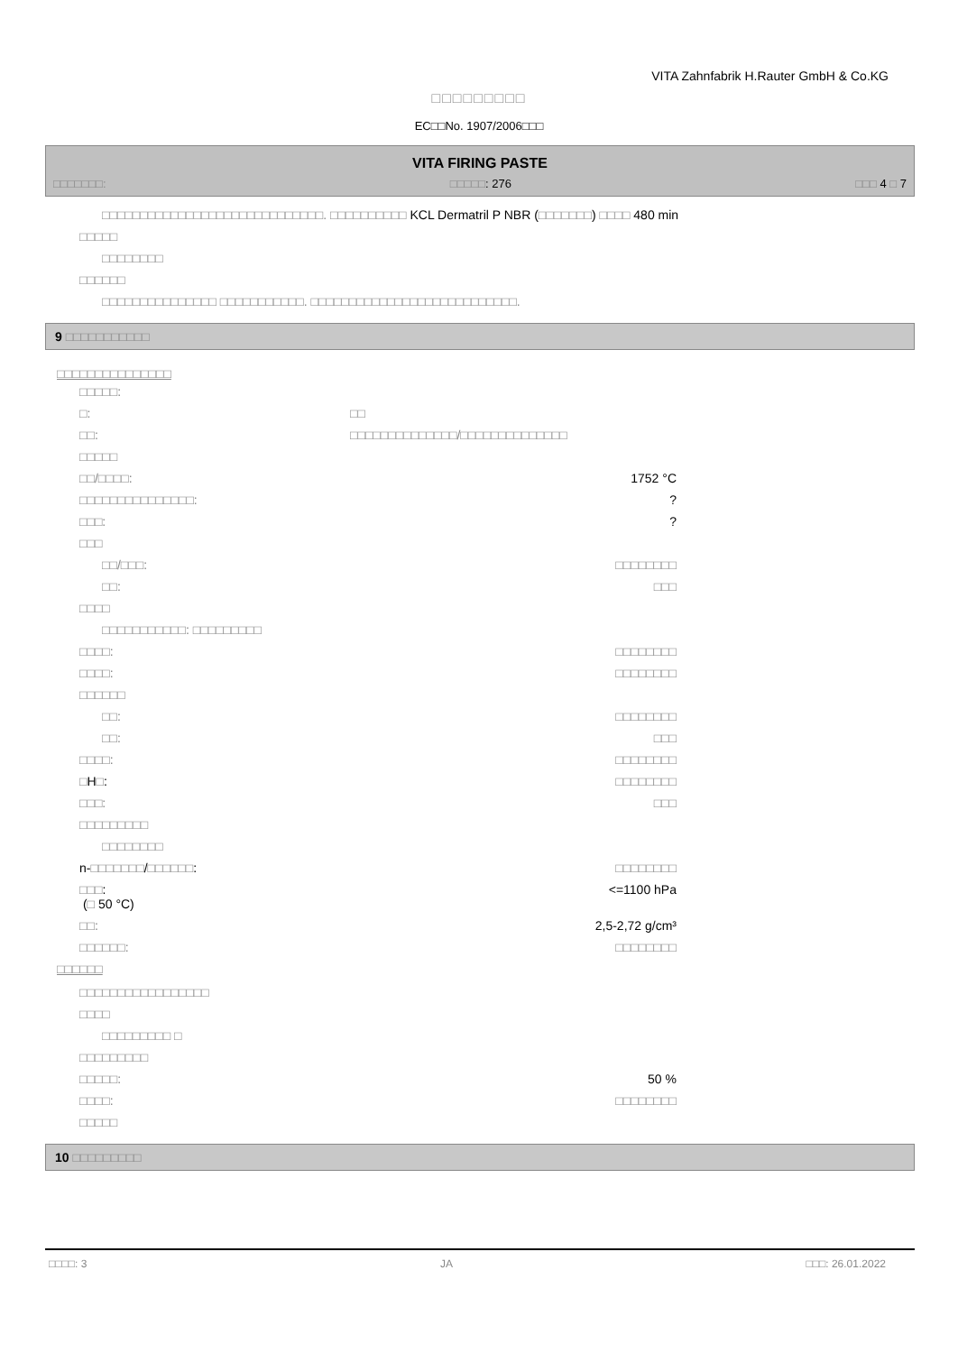VITA Zahnfabrik H.Rauter GmbH & Co.KG
□□□□□□□□□
EC□□No. 1907/2006□□□
VITA FIRING PASTE
□□□□□□□: □□□□□: 276 □□□ 4 □ 7
□□□□□□□□□□□□□□□□□□□□□□□□□□□□□. □□□□□□□□□□ KCL Dermatril P NBR (□□□□□□□) □□□□ 480 min
□□□□□
□□□□□□□□
□□□□□□
□□□□□□□□□□□□□□□ □□□□□□□□□□□. □□□□□□□□□□□□□□□□□□□□□□□□□□□.
9 □□□□□□□□□□□
□□□□□□□□□□□□□□□
| □□□□□: | | |
| □: | □□ | |
| □□: | □□□□□□□□□□□□□□/□□□□□□□□□□□□□□ | |
| □□□□□ | | |
| □□/□□□□: | | 1752 °C |
| □□□□□□□□□□□□□□□: | | ? |
| □□□: | | ? |
| □□□ | | |
| □□/□□□: | | □□□□□□□□ |
| □□: | | □□□ |
| □□□□ | | |
| □□□□□□□□□□□: □□□□□□□□□ | | |
| □□□□: | | □□□□□□□□ |
| □□□□: | | □□□□□□□□ |
| □□□□□□ | | |
| □□: | | □□□□□□□□ |
| □□: | | □□□ |
| □□□□: | | □□□□□□□□ |
| □ H □ : | | □□□□□□□□ |
| □□□: | | □□□ |
| □□□□□□□□□ | | |
| □□□□□□□□ | | |
| n- □□□□□□□ / □□□□□□ : | | □□□□□□□□ |
| □□□ : ( □ 50 °C) | | <=1100 hPa |
| □□: | | 2,5-2,72 g/cm³ |
| □□□□□□: | | □□□□□□□□ |
□□□□□□
| □□□□□□□□□□□□□□□□□ | | |
| □□□□ | | |
| □□□□□□□□□ □ | | |
| □□□□□□□□□ | | |
| □□□□□: | | 50 % |
| □□□□: | | □□□□□□□□ |
| □□□□□ | | |
10 □□□□□□□□□
□□□□: 3 JA □□□: 26.01.2022